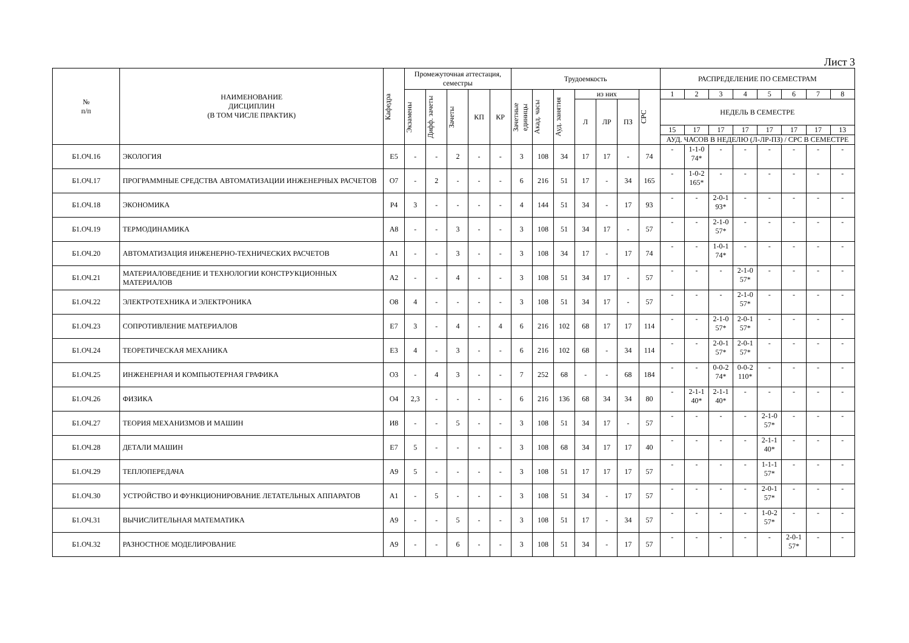Лист 3
| № п/п | НАИМЕНОВАНИЕ ДИСЦИПЛИН (В ТОМ ЧИСЛЕ ПРАКТИК) | Кафедра | Промежуточная аттестация, семестры | | | | | Трудоемкость | | | | | | | РАСПРЕДЕЛЕНИЕ ПО СЕМЕСТРАМ | | | | | | | |
| --- | --- | --- | --- | --- | --- | --- | --- | --- | --- | --- | --- | --- | --- | --- | --- | --- | --- | --- | --- | --- | --- | --- |
| | | | Экзамены | Дифф. зачеты | Зачеты | КП | КР | Зачетные единицы | Акад. часы | Ауд. занятия | из них | | | СРС | 1 | 2 | 3 | 4 | 5 | 6 | 7 | 8 |
| | | | | | | | | | | | Л | ЛР | ПЗ | | НЕДЕЛЬ В СЕМЕСТРЕ | | | | | | | |
| | | | | | | | | | | | | | | | 15 | 17 | 17 | 17 | 17 | 17 | 17 | 13 |
| | | | | | | | | | | | | | | | АУД. ЧАСОВ В НЕДЕЛЮ (Л-ЛР-ПЗ) / СРС В СЕМЕСТРЕ | | | | | | | |
| Б1.ОЧ.16 | ЭКОЛОГИЯ | Е5 | - | - | 2 | - | - | 3 | 108 | 34 | 17 | 17 | - | 74 | - | 1-1-0 74* | - | - | - | - | - | - |
| Б1.ОЧ.17 | ПРОГРАММНЫЕ СРЕДСТВА АВТОМАТИЗАЦИИ ИНЖЕНЕРНЫХ РАСЧЕТОВ | О7 | - | 2 | - | - | - | 6 | 216 | 51 | 17 | - | 34 | 165 | - | 1-0-2 165* | - | - | - | - | - | - |
| Б1.ОЧ.18 | ЭКОНОМИКА | Р4 | 3 | - | - | - | - | 4 | 144 | 51 | 34 | - | 17 | 93 | - | - | 2-0-1 93* | - | - | - | - | - |
| Б1.ОЧ.19 | ТЕРМОДИНАМИКА | А8 | - | - | 3 | - | - | 3 | 108 | 51 | 34 | 17 | - | 57 | - | - | 2-1-0 57* | - | - | - | - | - |
| Б1.ОЧ.20 | АВТОМАТИЗАЦИЯ ИНЖЕНЕРНО-ТЕХНИЧЕСКИХ РАСЧЕТОВ | А1 | - | - | 3 | - | - | 3 | 108 | 34 | 17 | - | 17 | 74 | - | - | 1-0-1 74* | - | - | - | - | - |
| Б1.ОЧ.21 | МАТЕРИАЛОВЕДЕНИЕ И ТЕХНОЛОГИИ КОНСТРУКЦИОННЫХ МАТЕРИАЛОВ | А2 | - | - | 4 | - | - | 3 | 108 | 51 | 34 | 17 | - | 57 | - | - | - | 2-1-0 57* | - | - | - | - |
| Б1.ОЧ.22 | ЭЛЕКТРОТЕХНИКА И ЭЛЕКТРОНИКА | О8 | 4 | - | - | - | - | 3 | 108 | 51 | 34 | 17 | - | 57 | - | - | - | 2-1-0 57* | - | - | - | - |
| Б1.ОЧ.23 | СОПРОТИВЛЕНИЕ МАТЕРИАЛОВ | Е7 | 3 | - | 4 | - | 4 | 6 | 216 | 102 | 68 | 17 | 17 | 114 | - | - | 2-1-0 57* | 2-0-1 57* | - | - | - | - |
| Б1.ОЧ.24 | ТЕОРЕТИЧЕСКАЯ МЕХАНИКА | Е3 | 4 | - | 3 | - | - | 6 | 216 | 102 | 68 | - | 34 | 114 | - | - | 2-0-1 57* | 2-0-1 57* | - | - | - | - |
| Б1.ОЧ.25 | ИНЖЕНЕРНАЯ И КОМПЬЮТЕРНАЯ ГРАФИКА | О3 | - | 4 | 3 | - | - | 7 | 252 | 68 | - | - | 68 | 184 | - | - | 0-0-2 74* | 0-0-2 110* | - | - | - | - |
| Б1.ОЧ.26 | ФИЗИКА | О4 | 2,3 | - | - | - | - | 6 | 216 | 136 | 68 | 34 | 34 | 80 | - | 2-1-1 40* | 2-1-1 40* | - | - | - | - | - |
| Б1.ОЧ.27 | ТЕОРИЯ МЕХАНИЗМОВ И МАШИН | И8 | - | - | 5 | - | - | 3 | 108 | 51 | 34 | 17 | - | 57 | - | - | - | - | 2-1-0 57* | - | - | - |
| Б1.ОЧ.28 | ДЕТАЛИ МАШИН | Е7 | 5 | - | - | - | - | 3 | 108 | 68 | 34 | 17 | 17 | 40 | - | - | - | - | 2-1-1 40* | - | - | - |
| Б1.ОЧ.29 | ТЕПЛОПЕРЕДАЧА | А9 | 5 | - | - | - | - | 3 | 108 | 51 | 17 | 17 | 17 | 57 | - | - | - | - | 1-1-1 57* | - | - | - |
| Б1.ОЧ.30 | УСТРОЙСТВО И ФУНКЦИОНИРОВАНИЕ ЛЕТАТЕЛЬНЫХ АППАРАТОВ | А1 | - | 5 | - | - | - | 3 | 108 | 51 | 34 | - | 17 | 57 | - | - | - | - | 2-0-1 57* | - | - | - |
| Б1.ОЧ.31 | ВЫЧИСЛИТЕЛЬНАЯ МАТЕМАТИКА | А9 | - | - | 5 | - | - | 3 | 108 | 51 | 17 | - | 34 | 57 | - | - | - | - | 1-0-2 57* | - | - | - |
| Б1.ОЧ.32 | РАЗНОСТНОЕ МОДЕЛИРОВАНИЕ | А9 | - | - | 6 | - | - | 3 | 108 | 51 | 34 | - | 17 | 57 | - | - | - | - | - | 2-0-1 57* | - | - |